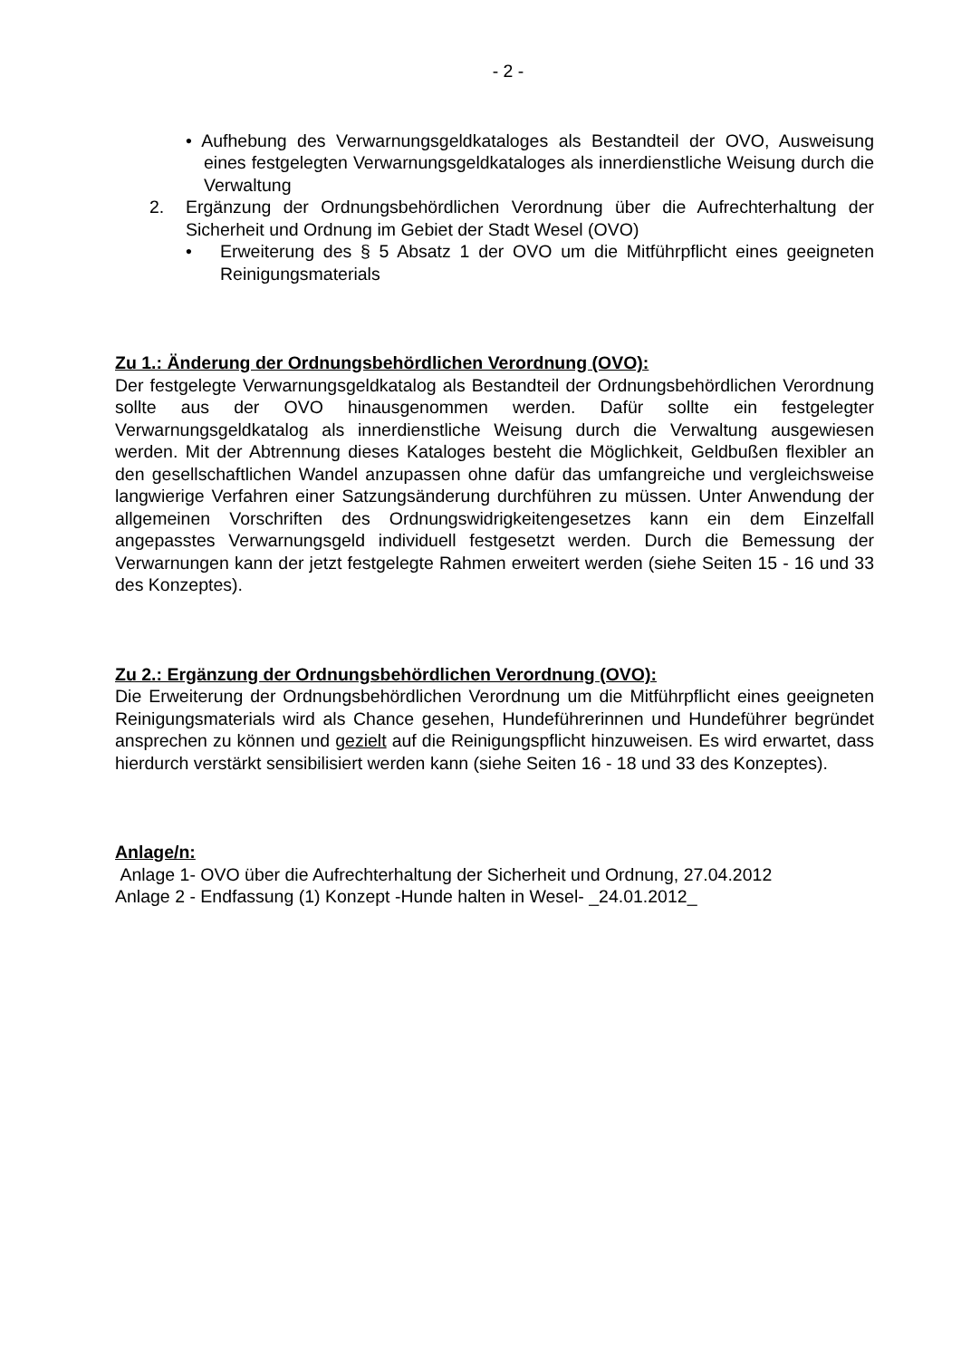- 2 -
• Aufhebung des Verwarnungsgeldkataloges als Bestandteil der OVO, Ausweisung eines festgelegten Verwarnungsgeldkataloges als innerdienstliche Weisung durch die Verwaltung
2. Ergänzung der Ordnungsbehördlichen Verordnung über die Aufrechterhaltung der Sicherheit und Ordnung im Gebiet der Stadt Wesel (OVO)
• Erweiterung des § 5 Absatz 1 der OVO um die Mitführpflicht eines geeigneten Reinigungsmaterials
Zu 1.: Änderung der Ordnungsbehördlichen Verordnung (OVO):
Der festgelegte Verwarnungsgeldkatalog als Bestandteil der Ordnungsbehördlichen Verordnung sollte aus der OVO hinausgenommen werden. Dafür sollte ein festgelegter Verwarnungsgeldkatalog als innerdienstliche Weisung durch die Verwaltung ausgewiesen werden. Mit der Abtrennung dieses Kataloges besteht die Möglichkeit, Geldbußen flexibler an den gesellschaftlichen Wandel anzupassen ohne dafür das umfangreiche und vergleichsweise langwierige Verfahren einer Satzungsänderung durchführen zu müssen. Unter Anwendung der allgemeinen Vorschriften des Ordnungswidrigkeitengesetzes kann ein dem Einzelfall angepasstes Verwarnungsgeld individuell festgesetzt werden. Durch die Bemessung der Verwarnungen kann der jetzt festgelegte Rahmen erweitert werden (siehe Seiten 15 - 16 und 33 des Konzeptes).
Zu 2.: Ergänzung der Ordnungsbehördlichen Verordnung (OVO):
Die Erweiterung der Ordnungsbehördlichen Verordnung um die Mitführpflicht eines geeigneten Reinigungsmaterials wird als Chance gesehen, Hundeführerinnen und Hundeführer begründet ansprechen zu können und gezielt auf die Reinigungspflicht hinzuweisen. Es wird erwartet, dass hierdurch verstärkt sensibilisiert werden kann (siehe Seiten 16 - 18 und 33 des Konzeptes).
Anlage/n:
Anlage 1- OVO über die Aufrechterhaltung der Sicherheit und Ordnung, 27.04.2012
Anlage 2 - Endfassung (1) Konzept -Hunde halten in Wesel- _24.01.2012_